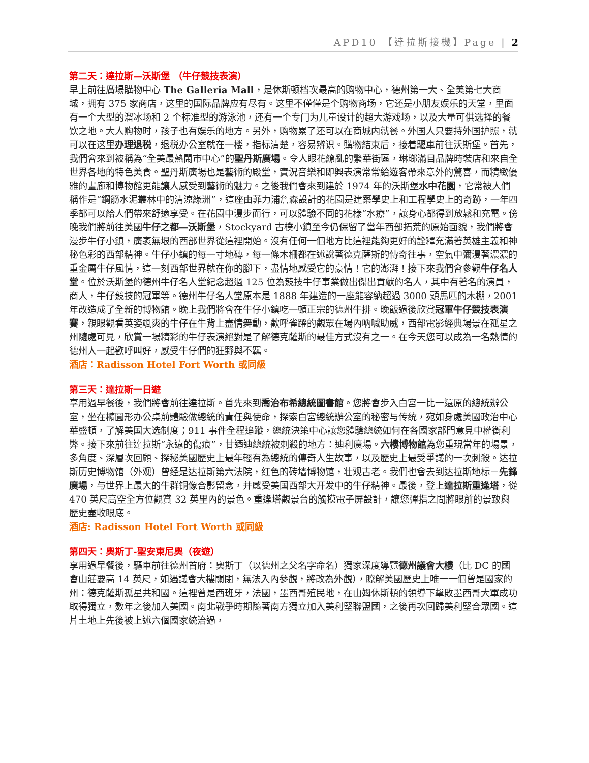APD10 【達拉斯接機】Page | 2
第二天：達拉斯—沃斯堡 （牛仔競技表演）
早上前往廣場購物中心 The Galleria Mall，是休斯顿档次最高的购物中心，德州第一大、全美第七大商城，拥有 375 家商店，这里的国际品牌应有尽有。这里不僅僅是个购物商场，它还是小朋友娱乐的天堂，里面有一个大型的溜冰场和 2 个标准型的游泳池，还有一个专门为儿童设计的超大游戏场，以及大量可供选择的餐饮之地。大人购物时，孩子也有娱乐的地方。另外，购物累了还可以在商城内就餐。外国人只要持外国护照，就可以在这里办理退税，退税办公室就在一楼，指标清楚，容易辨识。購物結束后，接着驅車前往沃斯堡。首先，我們會來到被稱為“全美最熱鬧市中心”的聖丹斯廣場。令人眼花繚亂的繁華街區，琳瑯滿目品牌時裝店和來自全世界各地的特色美食。聖丹斯廣場也是藝術的殿堂，實況音樂和即興表演常常給遊客帶來意外的驚喜，而精緻優雅的畫廊和博物館更能讓人感受到藝術的魅力。之後我們會來到建於 1974 年的沃斯堡水中花園，它常被人們稱作是“鋼筋水泥叢林中的清涼綠洲”，這座由菲力浦詹森設計的花園是建築學史上和工程學史上的奇跡，一年四季都可以給人們帶來舒適享受。在花園中漫步而行，可以體驗不同的花樣“水療”，讓身心都得到放鬆和充電。傍晚我們將前往美國牛仔之都—沃斯堡，Stockyard 古樸小鎮至今仍保留了當年西部拓荒的原始面貌，我們將會漫步牛仔小鎮，廣袤無垠的西部世界從這裡開始。沒有任何一個地方比這裡能夠更好的詮釋充滿著英雄主義和神秘色彩的西部精神。牛仔小鎮的每一寸地磚，每一條木柵都在述說著德克薩斯的傳奇往事，空氣中彌漫著濃濃的重金屬牛仔風情，這一刻西部世界就在你的腳下，盡情地感受它的豪情！它的澎湃！接下來我們會參觀牛仔名人堂。位於沃斯堡的德州牛仔名人堂紀念超過 125 位為競技牛仔事業做出傑出貢獻的名人，其中有著名的演員，商人，牛仔競技的冠軍等。德州牛仔名人堂原本是 1888 年建造的一座能容納超過 3000 頭馬匹的木棚，2001 年改造成了全新的博物館。晚上我們將會在牛仔小鎮吃一頓正宗的德州牛排。晚飯過後欣賞冠軍牛仔競技表演賽，親眼觀看英姿颯爽的牛仔在牛背上盡情舞動，歡呼雀躍的觀眾在場內吶喊助威，西部電影經典場景在孤星之州隨處可見，欣賞一場精彩的牛仔表演絕對是了解德克薩斯的最佳方式沒有之一。在今天您可以成為一名熱情的德州人一起歡呼叫好，感受牛仔們的狂野與不羈。
酒店：Radisson Hotel Fort Worth 或同級
第三天：達拉斯一日遊
享用過早餐後，我們將會前往達拉斯。首先來到喬治布希總統圖書館。您將會步入白宮一比一還原的總統辦公室，坐在橢圓形办公桌前體驗做總統的責任與使命，探索白宮總統辦公室的秘密与传统，宛如身處美國政治中心華盛頓，了解美国大选制度；911 事件全程追蹤，總統決策中心讓您體驗總統如何在各國家部門意見中權衡利弊。接下來前往達拉斯“永遠的傷痕”，甘迺迪總統被刺殺的地方：迪利廣場。六樓博物館為您重現當年的場景，多角度、深層次回顧、探秘美國歷史上最年輕有為總統的傳奇人生故事，以及歷史上最受爭議的一次刺殺。达拉斯历史博物馆（外观）曾经是达拉斯第六法院，红色的砖墙博物馆，壮观古老。我們也會去到达拉斯地标－先鋒廣場，与世界上最大的牛群铜像合影留念，并感受美国西部大开发中的牛仔精神。最後，登上達拉斯重逢塔，從 470 英尺高空全方位觀賞 32 英里內的景色。重逢塔觀景台的觸摸電子屏設計，讓您彈指之間將眼前的景致與歷史盡收眼底。
酒店: Radisson Hotel Fort Worth 或同級
第四天：奧斯丁-聖安東尼奧（夜遊）
享用過早餐後，驅車前往德州首府：奧斯丁（以德州之父名字命名）獨家深度導覽德州議會大樓（比 DC 的國會山莊要高 14 英尺，如遇議會大樓關閉，無法入內參觀，將改為外觀），瞭解美國歷史上唯一一個曾是國家的州：德克薩斯孤星共和國。這裡曾是西班牙，法國，墨西哥殖民地，在山姆休斯頓的領導下擊敗墨西哥大軍成功取得獨立，數年之後加入美國。南北戰爭時期隨著南方獨立加入美利堅聯盟國，之後再次回歸美利堅合眾國。這片土地上先後被上述六個國家統治過，